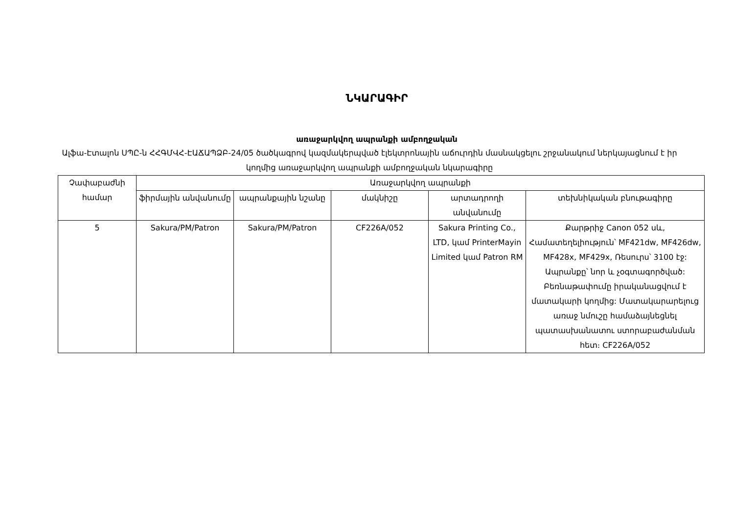ՆԿԱՐԱԳԻՐ
առաջարկվող ապրանքի ամբողջական
Ալֆա-Էտալոն ՍՊԸ-ն ՀՀԳՄՎՀ-ԷԱՃԱՊՁԲ-24/05 ծածկագրով կազմակերպված էլեկտրոնային աճուրդին մասնակցելու շրջանակում ներկայացնում է իր կողմից առաջարկվող ապրանքի ամբողջական նկարագիրը
| Չափաբաժնի համար | Առաջարկվող ապրանքի | | | | |
| --- | --- | --- | --- | --- | --- |
| | ֆիրմային անվանումը | ապրանքային նշանը | մակնիշը | արտադրողի անվանումը | տեխնիկական բնութագիրը |
| 5 | Sakura/PM/Patron | Sakura/PM/Patron | CF226A/052 | Sakura Printing Co., LTD, կամ PrinterMayin Limited կամ Patron RM | Քարթրիջ Canon 052 սև, Համատեղելիություն՝ MF421dw, MF426dw, MF428x, MF429x, Ռեսուրս՝ 3100 էջ: Ապրանքը՝ նոր և չօգտագործված: Բեռնաթափումը իրականացվում է մատակարի կողմից: Մատակարարելուց առաջ նմուշը համաձայնեցնել պատասխանատու ստորաբաժանման հետ։ CF226A/052 |